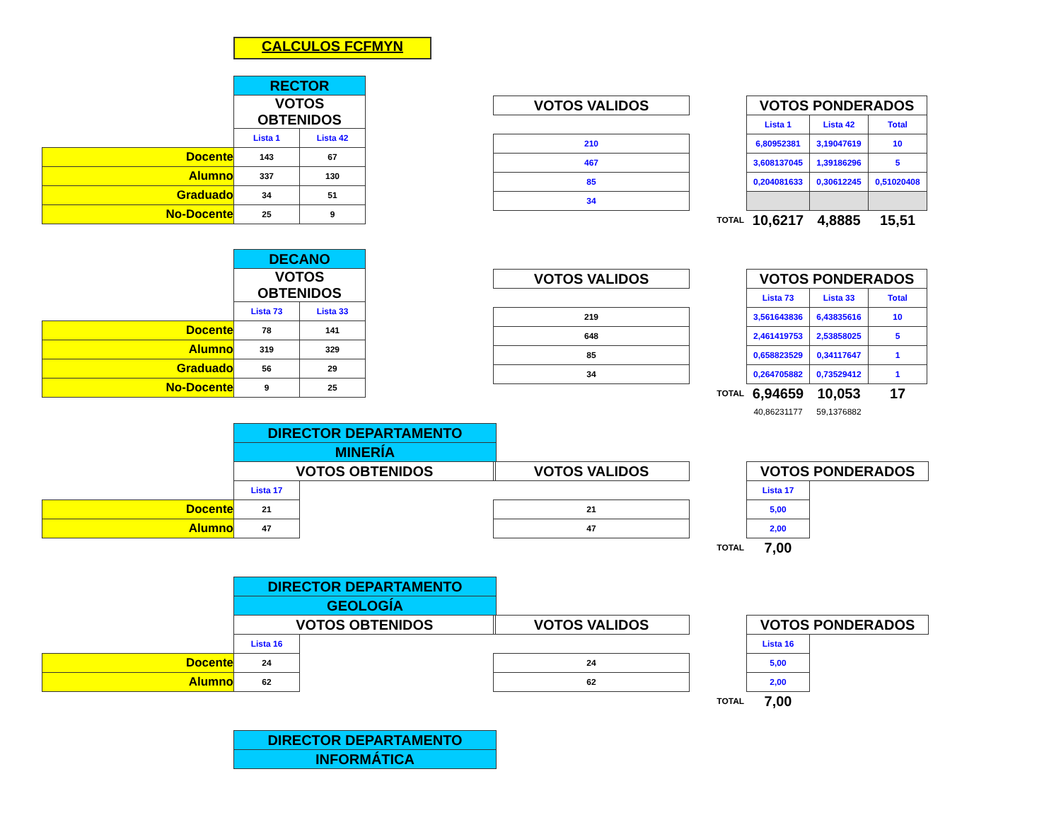CALCULOS FCFMYN
| | RECTOR | |
| | VOTOS OBTENIDOS | |
| | Lista 1 | Lista 42 |
| Docente | 143 | 67 |
| Alumno | 337 | 130 |
| Graduado | 34 | 51 |
| No-Docente | 25 | 9 |
| VOTOS VALIDOS |
| 210 |
| 467 |
| 85 |
| 34 |
| | VOTOS PONDERADOS | | |
| | Lista 1 | Lista 42 | Total |
| | 6,80952381 | 3,19047619 | 10 |
| | 3,608137045 | 1,39186296 | 5 |
| | 0,204081633 | 0,30612245 | 0,51020408 |
| TOTAL | 10,6217 | 4,8885 | 15,51 |
| | DECANO | |
| | VOTOS OBTENIDOS | |
| | Lista 73 | Lista 33 |
| Docente | 78 | 141 |
| Alumno | 319 | 329 |
| Graduado | 56 | 29 |
| No-Docente | 9 | 25 |
| VOTOS VALIDOS |
| 219 |
| 648 |
| 85 |
| 34 |
| | VOTOS PONDERADOS | | |
| | Lista 73 | Lista 33 | Total |
| | 3,561643836 | 6,43835616 | 10 |
| | 2,461419753 | 2,53858025 | 5 |
| | 0,658823529 | 0,34117647 | 1 |
| | 0,264705882 | 0,73529412 | 1 |
| TOTAL | 6,94659 | 10,053 | 17 |
| | 40,86231177 | 59,1376882 | |
| | DIRECTOR DEPARTAMENTO | | |
| | MINERÍA | | |
| | VOTOS OBTENIDOS | | |
| | Lista 17 | | |
| Docente | 21 | | |
| Alumno | 47 | | |
| VOTOS VALIDOS |
| 21 |
| 47 |
| | VOTOS PONDERADOS | |
| | Lista 17 | |
| | 5,00 | |
| | 2,00 | |
| TOTAL | 7,00 | |
| | DIRECTOR DEPARTAMENTO | | |
| | GEOLOGÍA | | |
| | VOTOS OBTENIDOS | | |
| | Lista 16 | | |
| Docente | 24 | | |
| Alumno | 62 | | |
| VOTOS VALIDOS |
| 24 |
| 62 |
| | VOTOS PONDERADOS | |
| | Lista 16 | |
| | 5,00 | |
| | 2,00 | |
| TOTAL | 7,00 | |
| DIRECTOR DEPARTAMENTO |
| INFORMÁTICA |